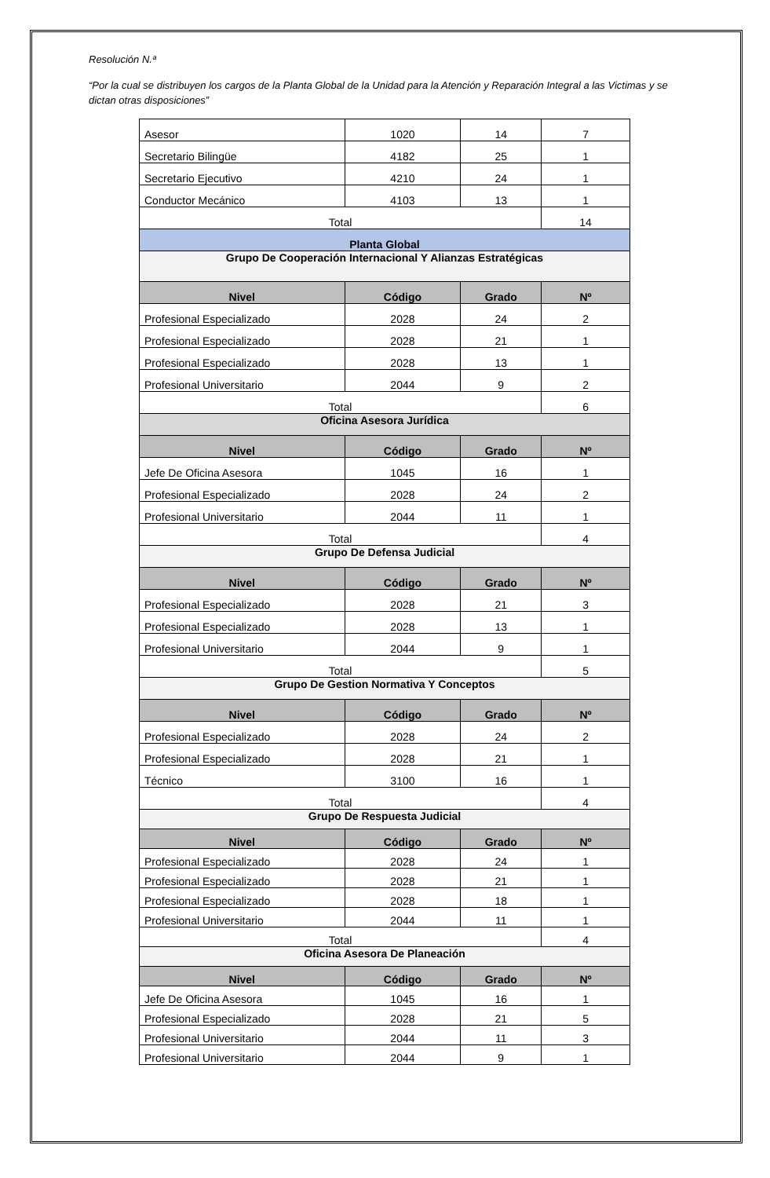Resolución N.ª
“Por la cual se distribuyen los cargos de la Planta Global de la Unidad para la Atención y Reparación Integral a las Victimas y se dictan otras disposiciones”
| Asesor | 1020 | 14 | 7 |
| Secretario Bilingüe | 4182 | 25 | 1 |
| Secretario Ejecutivo | 4210 | 24 | 1 |
| Conductor Mecánico | 4103 | 13 | 1 |
| Total | | | 14 |
| Planta Global | | | |
| Grupo De Cooperación Internacional Y Alianzas Estratégicas | | | |
| Nivel | Código | Grado | Nº |
| Profesional Especializado | 2028 | 24 | 2 |
| Profesional Especializado | 2028 | 21 | 1 |
| Profesional Especializado | 2028 | 13 | 1 |
| Profesional Universitario | 2044 | 9 | 2 |
| Total | | | 6 |
| Oficina Asesora Jurídica | | | |
| Nivel | Código | Grado | Nº |
| Jefe De Oficina Asesora | 1045 | 16 | 1 |
| Profesional Especializado | 2028 | 24 | 2 |
| Profesional Universitario | 2044 | 11 | 1 |
| Total | | | 4 |
| Grupo De Defensa Judicial | | | |
| Nivel | Código | Grado | Nº |
| Profesional Especializado | 2028 | 21 | 3 |
| Profesional Especializado | 2028 | 13 | 1 |
| Profesional Universitario | 2044 | 9 | 1 |
| Total | | | 5 |
| Grupo De Gestion Normativa Y Conceptos | | | |
| Nivel | Código | Grado | Nº |
| Profesional Especializado | 2028 | 24 | 2 |
| Profesional Especializado | 2028 | 21 | 1 |
| Técnico | 3100 | 16 | 1 |
| Total | | | 4 |
| Grupo De Respuesta Judicial | | | |
| Nivel | Código | Grado | Nº |
| Profesional Especializado | 2028 | 24 | 1 |
| Profesional Especializado | 2028 | 21 | 1 |
| Profesional Especializado | 2028 | 18 | 1 |
| Profesional Universitario | 2044 | 11 | 1 |
| Total | | | 4 |
| Oficina Asesora De Planeación | | | |
| Nivel | Código | Grado | Nº |
| Jefe De Oficina Asesora | 1045 | 16 | 1 |
| Profesional Especializado | 2028 | 21 | 5 |
| Profesional Universitario | 2044 | 11 | 3 |
| Profesional Universitario | 2044 | 9 | 1 |